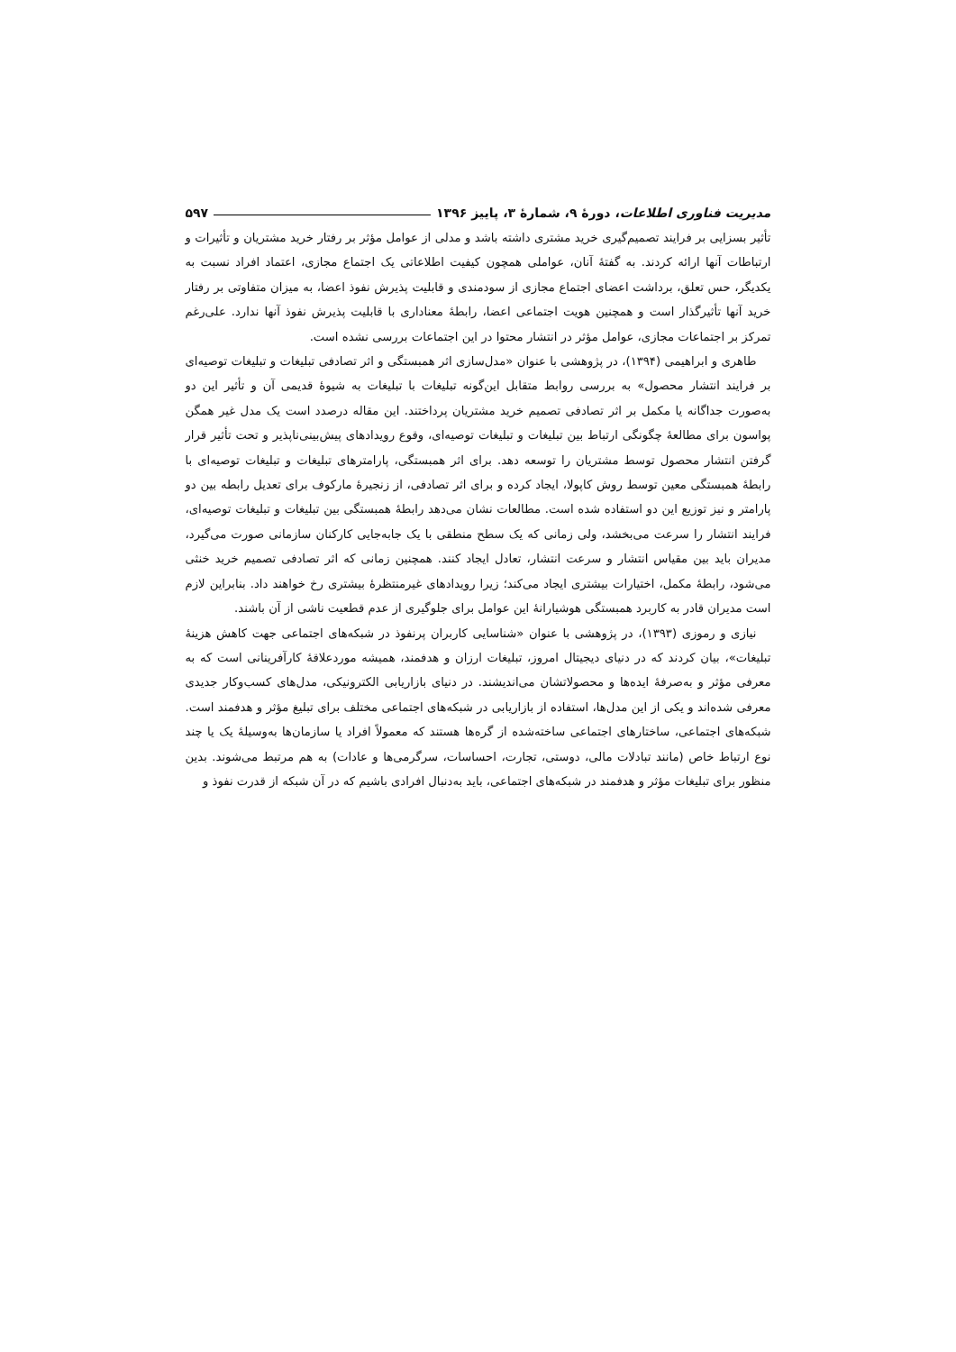مدیریت فناوری اطلاعات، دورهٔ ۹، شمارهٔ ۳، پاییز ۱۳۹۶ ۵۹۷
تأثیر بسزایی بر فرایند تصمیم‌گیری خرید مشتری داشته باشد و مدلی از عوامل مؤثر بر رفتار خرید مشتریان و تأثیرات و ارتباطات آنها ارائه کردند. به گفتهٔ آنان، عواملی همچون کیفیت اطلاعاتی یک اجتماع مجازی، اعتماد افراد نسبت به یکدیگر، حس تعلق، برداشت اعضای اجتماع مجازی از سودمندی و قابلیت پذیرش نفوذ اعضا، به میزان متفاوتی بر رفتار خرید آنها تأثیرگذار است و همچنین هویت اجتماعی اعضا، رابطهٔ معناداری با قابلیت پذیرش نفوذ آنها ندارد. علی‌رغم تمرکز بر اجتماعات مجازی، عوامل مؤثر در انتشار محتوا در این اجتماعات بررسی نشده است.
طاهری و ابراهیمی (۱۳۹۴)، در پژوهشی با عنوان «مدل‌سازی اثر همبستگی و اثر تصادفی تبلیغات و تبلیغات توصیه‌ای بر فرایند انتشار محصول» به بررسی روابط متقابل این‌گونه تبلیغات با تبلیغات به شیوهٔ قدیمی آن و تأثیر این دو به‌صورت جداگانه یا مکمل بر اثر تصادفی تصمیم خرید مشتریان پرداختند. این مقاله درصدد است یک مدل غیر همگن پواسون برای مطالعهٔ چگونگی ارتباط بین تبلیغات و تبلیغات توصیه‌ای، وقوع رویدادهای پیش‌بینی‌ناپذیر و تحت تأثیر قرار گرفتن انتشار محصول توسط مشتریان را توسعه دهد. برای اثر همبستگی، پارامترهای تبلیغات و تبلیغات توصیه‌ای با رابطهٔ همبستگی معین توسط روش کاپولا، ایجاد کرده و برای اثر تصادفی، از زنجیرهٔ مارکوف برای تعدیل رابطه بین دو پارامتر و نیز توزیع این دو استفاده شده است. مطالعات نشان می‌دهد رابطهٔ همبستگی بین تبلیغات و تبلیغات توصیه‌ای، فرایند انتشار را سرعت می‌بخشد، ولی زمانی که یک سطح منطقی با یک جابه‌جایی کارکنان سازمانی صورت می‌گیرد، مدیران باید بین مقیاس انتشار و سرعت انتشار، تعادل ایجاد کنند. همچنین زمانی که اثر تصادفی تصمیم خرید خنثی می‌شود، رابطهٔ مکمل، اختیارات بیشتری ایجاد می‌کند؛ زیرا رویدادهای غیرمنتظرهٔ بیشتری رخ خواهند داد. بنابراین لازم است مدیران قادر به کاربرد همبستگی هوشیارانهٔ این عوامل برای جلوگیری از عدم قطعیت ناشی از آن باشند.
نیازی و رموزی (۱۳۹۳)، در پژوهشی با عنوان «شناسایی کاربران پرنفوذ در شبکه‌های اجتماعی جهت کاهش هزینهٔ تبلیغات»، بیان کردند که در دنیای دیجیتال امروز، تبلیغات ارزان و هدفمند، همیشه موردعلاقهٔ کارآفرینانی است که به معرفی مؤثر و به‌صرفهٔ ایده‌ها و محصولاتشان می‌اندیشند. در دنیای بازاریابی الکترونیکی، مدل‌های کسب‌وکار جدیدی معرفی شده‌اند و یکی از این مدل‌ها، استفاده از بازاریابی در شبکه‌های اجتماعی مختلف برای تبلیغ مؤثر و هدفمند است. شبکه‌های اجتماعی، ساختارهای اجتماعی ساخته‌شده از گره‌ها هستند که معمولاً افراد یا سازمان‌ها به‌وسیلهٔ یک یا چند نوع ارتباط خاص (مانند تبادلات مالی، دوستی، تجارت، احساسات، سرگرمی‌ها و عادات) به هم مرتبط می‌شوند. بدین منظور برای تبلیغات مؤثر و هدفمند در شبکه‌های اجتماعی، باید به‌دنبال افرادی باشیم که در آن شبکه از قدرت نفوذ و